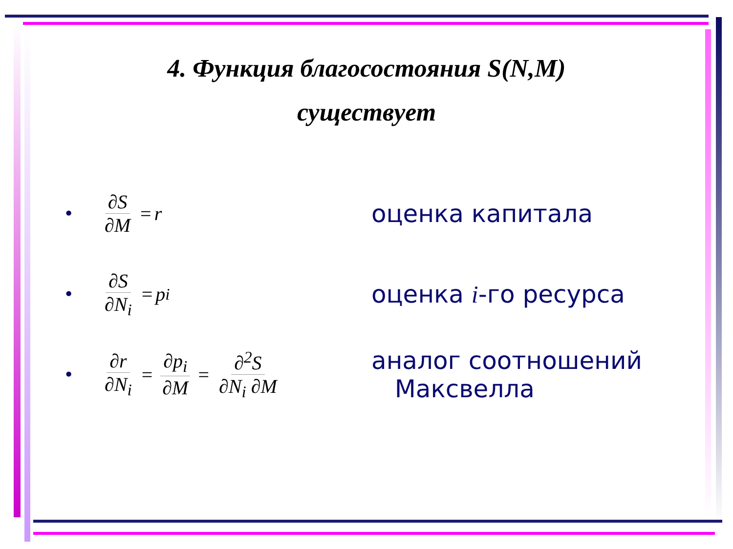4. Функция благосостояния S(N,M)
существует
• ∂S ∂M = r
оценка капитала
• ∂S ∂N<sub>i</sub> = p<sub>i</sub>
оценка i-го ресурса
• ∂r ∂N<sub>i</sub> = ∂p<sub>i</sub> ∂M = ∂<sup>2</sup>S ∂N<sub>i</sub> ∂M
аналог соотношений
Максвелла